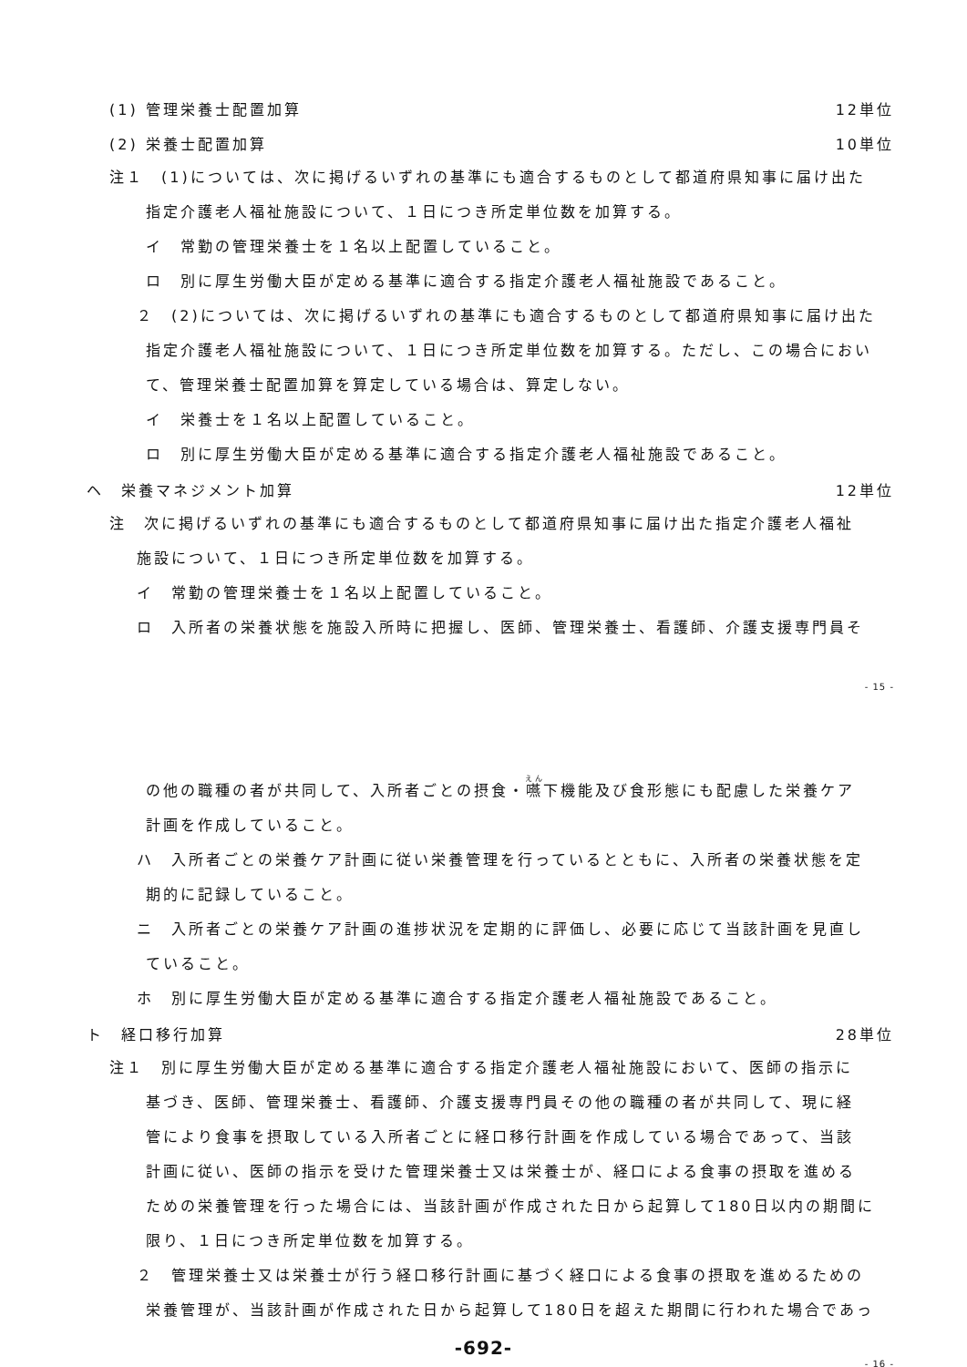(1) 管理栄養士配置加算 12単位
(2) 栄養士配置加算 10単位
注１　(1)については、次に掲げるいずれの基準にも適合するものとして都道府県知事に届け出た
指定介護老人福祉施設について、１日につき所定単位数を加算する。
イ　常勤の管理栄養士を１名以上配置していること。
ロ　別に厚生労働大臣が定める基準に適合する指定介護老人福祉施設であること。
２　(2)については、次に掲げるいずれの基準にも適合するものとして都道府県知事に届け出た
指定介護老人福祉施設について、１日につき所定単位数を加算する。ただし、この場合におい
て、管理栄養士配置加算を算定している場合は、算定しない。
イ　栄養士を１名以上配置していること。
ロ　別に厚生労働大臣が定める基準に適合する指定介護老人福祉施設であること。
ヘ　栄養マネジメント加算 12単位
注　次に掲げるいずれの基準にも適合するものとして都道府県知事に届け出た指定介護老人福祉
施設について、１日につき所定単位数を加算する。
イ　常勤の管理栄養士を１名以上配置していること。
ロ　入所者の栄養状態を施設入所時に把握し、医師、管理栄養士、看護師、介護支援専門員そ
- 15 -
の他の職種の者が共同して、入所者ごとの摂食・嚥下機能及び食形態にも配慮した栄養ケア
計画を作成していること。
ハ　入所者ごとの栄養ケア計画に従い栄養管理を行っているとともに、入所者の栄養状態を定
期的に記録していること。
ニ　入所者ごとの栄養ケア計画の進捗状況を定期的に評価し、必要に応じて当該計画を見直し
ていること。
ホ　別に厚生労働大臣が定める基準に適合する指定介護老人福祉施設であること。
ト　経口移行加算 28単位
注１　別に厚生労働大臣が定める基準に適合する指定介護老人福祉施設において、医師の指示に
基づき、医師、管理栄養士、看護師、介護支援専門員その他の職種の者が共同して、現に経
管により食事を摂取している入所者ごとに経口移行計画を作成している場合であって、当該
計画に従い、医師の指示を受けた管理栄養士又は栄養士が、経口による食事の摂取を進める
ための栄養管理を行った場合には、当該計画が作成された日から起算して180日以内の期間に
限り、１日につき所定単位数を加算する。
２　管理栄養士又は栄養士が行う経口移行計画に基づく経口による食事の摂取を進めるための
栄養管理が、当該計画が作成された日から起算して180日を超えた期間に行われた場合であっ
-692-
- 16 -